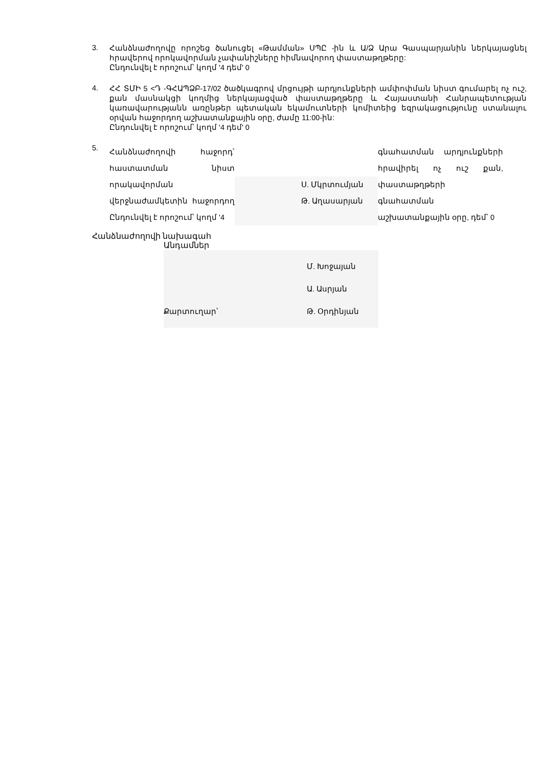3.
Հանձնաժողովը որոշեց ծանուցել «Թամման» ՍՊԸ -ին և Ա/Ձ Արա Գասպարյանին ներկայացնել հրավերով որոկավորման չափանիշները հիմնավորող փաստաթղթերը:
Ընդունվել է որոշում՝ կողմ '4 դեմ' 0
4.
ՀՀ ՏՄԻ 5 <Դ -ԳՀԱՊՁԲ-17/02 ծածկագրով մրցույթի արդյունքների ամփոփման նիստ գումարել ոչ ուշ, քան մասնակցի կողմից ներկայացված փաստաթղթերը և Հայաստանի Հանրապետության կառավարությանն առընթեր պետական եկամուտների կոմիտեից եզրակացությունը ստանալու օրվան հաջորդող աշխատանքային օրը, ժամը 11:00-ին:
Ընդունվել է որոշում՝ կողմ '4 դեմ' 0
5.
Հանձնաժողովի հաջորդ՝ հաստատման նիստ որակավորման վերջնաժամկետին հաջորդող Ընդունվել է որոշում՝ կողմ '4
Ս. Մկրտումյան
Թ. Աղասարյան
գնահատման արդյունքների հրավիրել ոչ ուշ քան, փաստաթղթերի գնահատման աշխատանքային օրը, դեմ՝ 0
Հանձնաժողովի նախագահ
Անդամներ
Քարտուղար՝
Մ. Խոջայան
Ա. Ասրյան
Թ. Օրդինյան